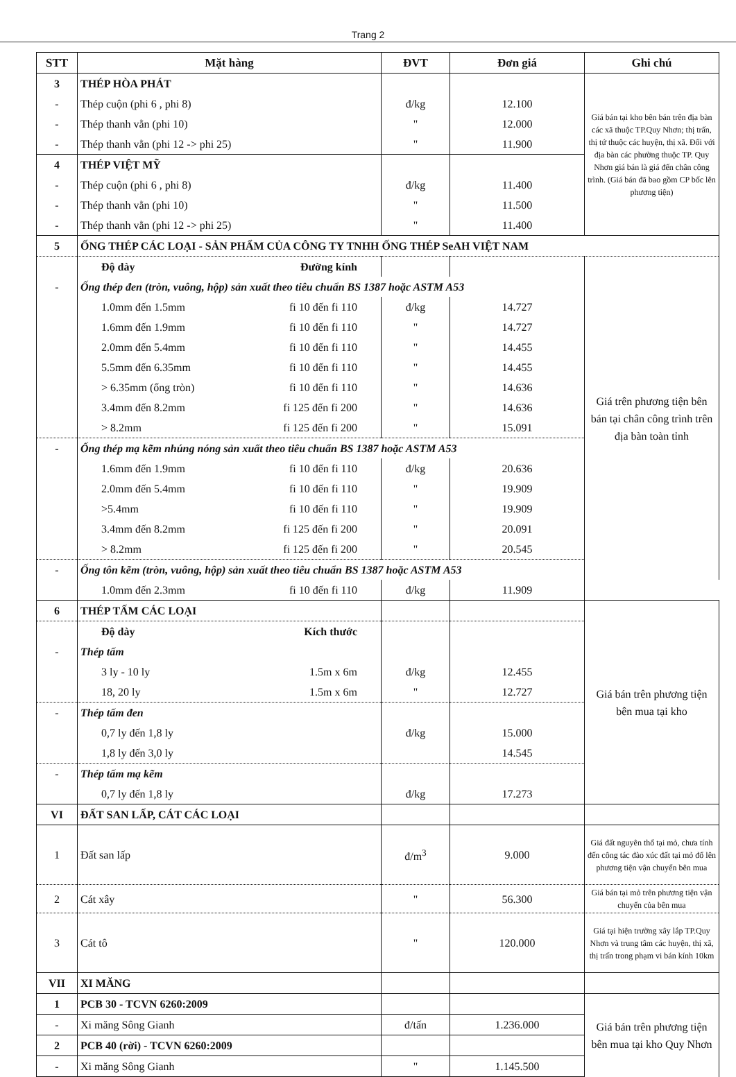Trang 2
| STT | Mặt hàng | ĐVT | Đơn giá | Ghi chú |
| --- | --- | --- | --- | --- |
| 3 | THÉP HÒA PHÁT | | | Giá bán tại kho bên bán trên địa bàn các xã thuộc TP.Quy Nhơn; thị trấn, thị tứ thuộc các huyện, thị xã. Đối với địa bàn các phường thuộc TP. Quy Nhơn giá bán là giá đến chân công trình. (Giá bán đã bao gồm CP bốc lên phương tiện) |
| - | Thép cuộn (phi 6 , phi 8) | đ/kg | 12.100 | |
| - | Thép thanh vằn (phi 10) | " | 12.000 | |
| - | Thép thanh vằn (phi 12 -> phi 25) | " | 11.900 | |
| 4 | THÉP VIỆT MỸ | | | |
| - | Thép cuộn (phi 6 , phi 8) | đ/kg | 11.400 | |
| - | Thép thanh vằn (phi 10) | " | 11.500 | |
| - | Thép thanh vằn (phi 12 -> phi 25) | " | 11.400 | |
| 5 | ỐNG THÉP CÁC LOẠI - SẢN PHẨM CỦA CÔNG TY TNHH ỐNG THÉP SeAH VIỆT NAM | | | |
| | Độ dày Đường kính | | | Giá trên phương tiện bên bán tại chân công trình trên địa bàn toàn tỉnh |
| - | Ống thép đen (tròn, vuông, hộp) sản xuất theo tiêu chuẩn BS 1387 hoặc ASTM A53 | | | |
| | 1.0mm đến 1.5mm fi 10 đến fi 110 | đ/kg | 14.727 | |
| | 1.6mm đến 1.9mm fi 10 đến fi 110 | " | 14.727 | |
| | 2.0mm đến 5.4mm fi 10 đến fi 110 | " | 14.455 | |
| | 5.5mm đến 6.35mm fi 10 đến fi 110 | " | 14.455 | |
| | > 6.35mm (ống tròn) fi 10 đến fi 110 | " | 14.636 | |
| | 3.4mm đến 8.2mm fi 125 đến fi 200 | " | 14.636 | |
| | > 8.2mm fi 125 đến fi 200 | " | 15.091 | |
| - | Ống thép mạ kẽm nhúng nóng sản xuất theo tiêu chuẩn BS 1387 hoặc ASTM A53 | | | |
| | 1.6mm đến 1.9mm fi 10 đến fi 110 | đ/kg | 20.636 | |
| | 2.0mm đến 5.4mm fi 10 đến fi 110 | " | 19.909 | |
| | >5.4mm fi 10 đến fi 110 | " | 19.909 | |
| | 3.4mm đến 8.2mm fi 125 đến fi 200 | " | 20.091 | |
| | > 8.2mm fi 125 đến fi 200 | " | 20.545 | |
| - | Ống tôn kẽm (tròn, vuông, hộp) sản xuất theo tiêu chuẩn BS 1387 hoặc ASTM A53 | | | |
| | 1.0mm đến 2.3mm fi 10 đến fi 110 | đ/kg | 11.909 | |
| 6 | THÉP TẤM CÁC LOẠI | | | Giá bán trên phương tiện bên mua tại kho |
| | Độ dày Kích thước | | | |
| - | Thép tấm | | | |
| | 3 ly - 10 ly 1.5m x 6m | đ/kg | 12.455 | |
| | 18, 20 ly 1.5m x 6m | " | 12.727 | |
| - | Thép tấm đen | | | |
| | 0,7 ly đến 1,8 ly | đ/kg | 15.000 | |
| | 1,8 ly đến 3,0 ly | | 14.545 | |
| - | Thép tấm mạ kẽm | | | |
| | 0,7 ly đến 1,8 ly | đ/kg | 17.273 | |
| VI | ĐẤT SAN LẤP, CÁT CÁC LOẠI | | | |
| 1 | Đất san lấp | đ/m<sup>3</sup> | 9.000 | Giá đất nguyên thổ tại mỏ, chưa tính đến công tác đào xúc đất tại mỏ đổ lên phương tiện vận chuyển bên mua |
| 2 | Cát xây | " | 56.300 | Giá bán tại mỏ trên phương tiện vận chuyển của bên mua |
| 3 | Cát tô | " | 120.000 | Giá tại hiện trường xây lắp TP.Quy Nhơn và trung tâm các huyện, thị xã, thị trấn trong phạm vi bán kính 10km |
| VII | XI MĂNG | | | |
| 1 | PCB 30 - TCVN 6260:2009 | | | Giá bán trên phương tiện bên mua tại kho Quy Nhơn |
| - | Xi măng Sông Gianh | đ/tấn | 1.236.000 | |
| 2 | PCB 40 (rời) - TCVN 6260:2009 | | | |
| - | Xi măng Sông Gianh | " | 1.145.500 | |